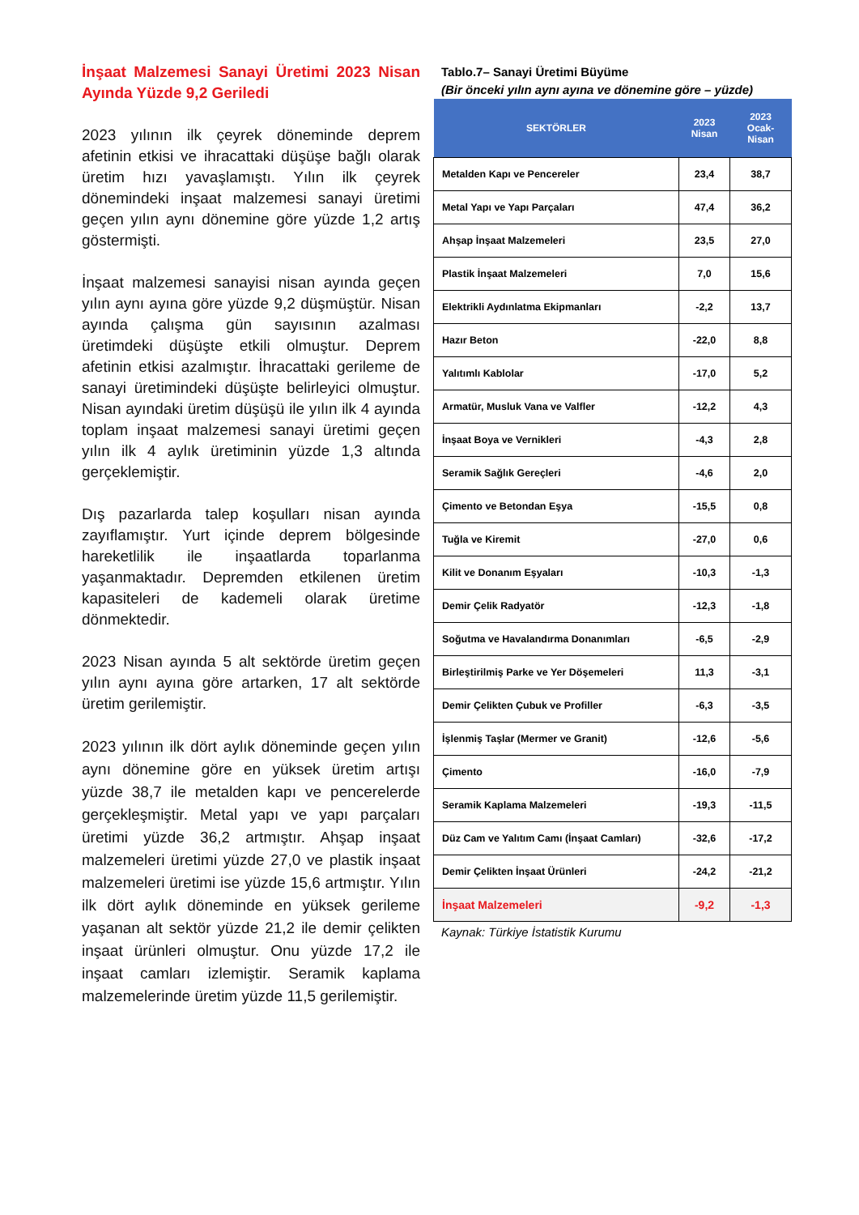İnşaat Malzemesi Sanayi Üretimi 2023 Nisan Ayında Yüzde 9,2 Geriledi
2023 yılının ilk çeyrek döneminde deprem afetinin etkisi ve ihracattaki düşüşe bağlı olarak üretim hızı yavaşlamıştı. Yılın ilk çeyrek dönemindeki inşaat malzemesi sanayi üretimi geçen yılın aynı dönemine göre yüzde 1,2 artış göstermişti.
İnşaat malzemesi sanayisi nisan ayında geçen yılın aynı ayına göre yüzde 9,2 düşmüştür. Nisan ayında çalışma gün sayısının azalması üretimdeki düşüşte etkili olmuştur. Deprem afetinin etkisi azalmıştır. İhracattaki gerileme de sanayi üretimindeki düşüşte belirleyici olmuştur. Nisan ayındaki üretim düşüşü ile yılın ilk 4 ayında toplam inşaat malzemesi sanayi üretimi geçen yılın ilk 4 aylık üretiminin yüzde 1,3 altında gerçeklemiştir.
Dış pazarlarda talep koşulları nisan ayında zayıflamıştır. Yurt içinde deprem bölgesinde hareketlilik ile inşaatlarda toparlanma yaşanmaktadır. Depremden etkilenen üretim kapasiteleri de kademeli olarak üretime dönmektedir.
2023 Nisan ayında 5 alt sektörde üretim geçen yılın aynı ayına göre artarken, 17 alt sektörde üretim gerilemiştir.
2023 yılının ilk dört aylık döneminde geçen yılın aynı dönemine göre en yüksek üretim artışı yüzde 38,7 ile metalden kapı ve pencerelerde gerçekleşmiştir. Metal yapı ve yapı parçaları üretimi yüzde 36,2 artmıştır. Ahşap inşaat malzemeleri üretimi yüzde 27,0 ve plastik inşaat malzemeleri üretimi ise yüzde 15,6 artmıştır. Yılın ilk dört aylık döneminde en yüksek gerileme yaşanan alt sektör yüzde 21,2 ile demir çelikten inşaat ürünleri olmuştur. Onu yüzde 17,2 ile inşaat camları izlemiştir. Seramik kaplama malzemelerinde üretim yüzde 11,5 gerilemiştir.
Tablo.7– Sanayi Üretimi Büyüme
(Bir önceki yılın aynı ayına ve dönemine göre – yüzde)
| SEKTÖRLER | 2023 Nisan | 2023 Ocak- Nisan |
| --- | --- | --- |
| Metalden Kapı ve Pencereler | 23,4 | 38,7 |
| Metal Yapı ve Yapı Parçaları | 47,4 | 36,2 |
| Ahşap İnşaat Malzemeleri | 23,5 | 27,0 |
| Plastik İnşaat Malzemeleri | 7,0 | 15,6 |
| Elektrikli Aydınlatma Ekipmanları | -2,2 | 13,7 |
| Hazır Beton | -22,0 | 8,8 |
| Yalıtımlı Kablolar | -17,0 | 5,2 |
| Armatür, Musluk Vana ve Valfler | -12,2 | 4,3 |
| İnşaat Boya ve Vernikleri | -4,3 | 2,8 |
| Seramik Sağlık Gereçleri | -4,6 | 2,0 |
| Çimento ve Betondan Eşya | -15,5 | 0,8 |
| Tuğla ve Kiremit | -27,0 | 0,6 |
| Kilit ve Donanım Eşyaları | -10,3 | -1,3 |
| Demir Çelik Radyatör | -12,3 | -1,8 |
| Soğutma ve Havalandırma Donanımları | -6,5 | -2,9 |
| Birleştirilmiş Parke ve Yer Döşemeleri | 11,3 | -3,1 |
| Demir Çelikten Çubuk ve Profiller | -6,3 | -3,5 |
| İşlenmiş Taşlar (Mermer ve Granit) | -12,6 | -5,6 |
| Çimento | -16,0 | -7,9 |
| Seramik Kaplama Malzemeleri | -19,3 | -11,5 |
| Düz Cam ve Yalıtım Camı (İnşaat Camları) | -32,6 | -17,2 |
| Demir Çelikten İnşaat Ürünleri | -24,2 | -21,2 |
| İnşaat Malzemeleri | -9,2 | -1,3 |
Kaynak: Türkiye İstatistik Kurumu